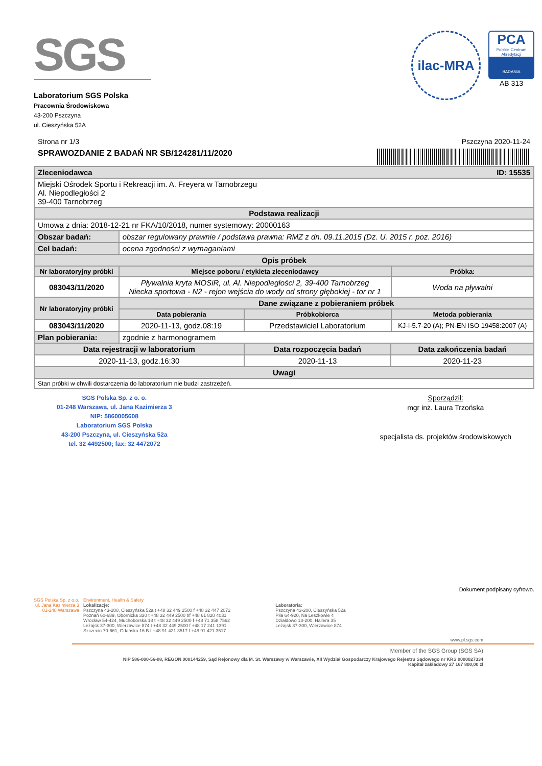SGS
Laboratorium SGS Polska
Pracownia Środowiskowa
43-200 Pszczyna
ul. Cieszyńska 52A
ilac-MRA
PCA
Polskie Centrum Akredytacji
BADANIA
AB 313
Strona nr 1/3 Pszczyna 2020-11-24
SPRAWOZDANIE Z BADAŃ NR SB/124281/11/2020
| Zleceniodawca ID: 15535 | | | | |
| Miejski Ośrodek Sportu i Rekreacji im. A. Freyera w Tarnobrzegu Al. Niepodległości 2 39-400 Tarnobrzeg | | | | |
| Podstawa realizacji | | | | |
| Umowa z dnia: 2018-12-21 nr FKA/10/2018, numer systemowy: 20000163 | | | | |
| Obszar badań: | obszar regulowany prawnie / podstawa prawna: RMZ z dn. 09.11.2015 (Dz. U. 2015 r. poz. 2016) | | | |
| Cel badań: | ocena zgodności z wymaganiami | | | |
| Opis próbek | | | | |
| Nr laboratoryjny próbki | Miejsce poboru / etykieta zleceniodawcy | | | Próbka: |
| 083043/11/2020 | Pływalnia kryta MOSiR, ul. Al. Niepodległości 2, 39-400 Tarnobrzeg Niecka sportowa - N2 - rejon wejścia do wody od strony głębokiej - tor nr 1 | | | Woda na pływalni |
| Nr laboratoryjny próbki | Dane związane z pobieraniem próbek | | | |
| | Data pobierania | Próbkobiorca | | Metoda pobierania |
| 083043/11/2020 | 2020-11-13, godz.08:19 | Przedstawiciel Laboratorium | | KJ-I-5.7-20 (A); PN-EN ISO 19458:2007 (A) |
| Plan pobierania: | zgodnie z harmonogramem | | | |
| Data rejestracji w laboratorium | | Data rozpoczęcia badań | Data zakończenia badań | |
| 2020-11-13, godz.16:30 | | 2020-11-13 | 2020-11-23 | |
| Uwagi | | | | |
| Stan próbki w chwili dostarczenia do laboratorium nie budzi zastrzeżeń. | | | | |
SGS Polska Sp. z o. o.
01-248 Warszawa, ul. Jana Kazimierza 3
NIP: 5860005608
Laboratorium SGS Polska
43-200 Pszczyna, ul. Cieszyńska 52a
tel. 32 4492500; fax: 32 4472072
Sporządził:
mgr inż. Laura Trzońska
specjalista ds. projektów środowiskowych
Dokument podpisany cyfrowo.
SGS Polska Sp. z o.o.
ul. Jana Kazimierza 3
01-248 Warszawa
Environment, Health & Safety
Lokalizacje:
Pszczyna 43-200, Cieszyńska 52a t +48 32 449 2500 f +48 32 447 2072
Poznań 60-689, Obornicka 330 t +48 32 449 2500 t/f +48 61 820 4031
Wrocław 54-424, Muchoborska 18 t +48 32 449 2500 f +48 71 358 7562
Leżajsk 37-300, Wierzawice 874 t +48 32 449 2500 f +48 17 241 1391
Szczecin 70-661, Gdańska 16 B t +48 91 421 3517 f +48 91 421 3517
Laboratoria:
Pszczyna 43-200, Cieszyńska 52a
Piła 64-920, Na Leszkowie 4
Działdowo 13-200, Hallera 35
Leżajsk 37-300, Wierzawice 874
www.pl.sgs.com
Member of the SGS Group (SGS SA)
NIP 586-000-56-08, REGON 000144259, Sąd Rejonowy dla M. St. Warszawy w Warszawie, XII Wydział Gospodarczy Krajowego Rejestru Sądowego nr KRS 0000027334
Kapitał zakładowy 27 167 800,00 zł